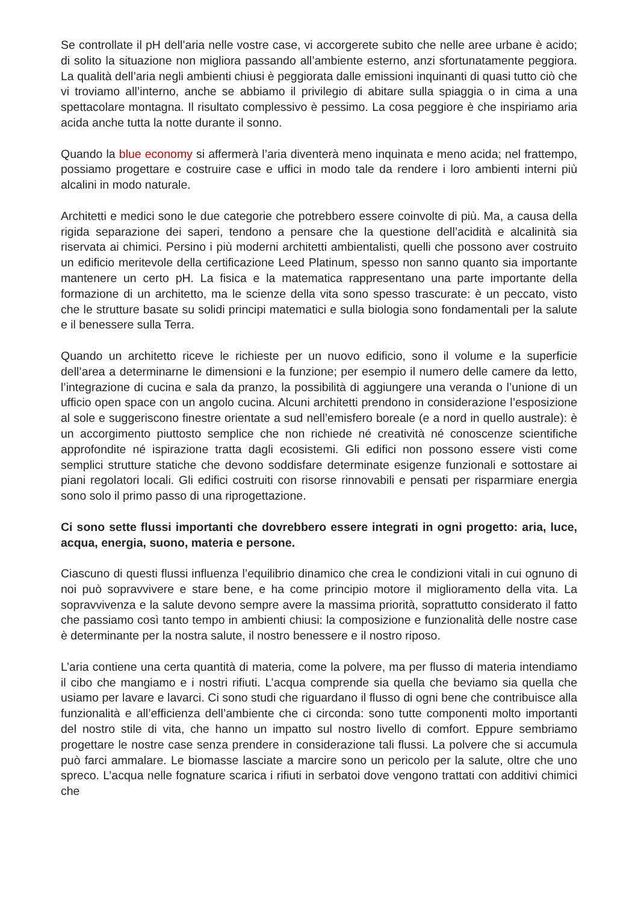Se controllate il pH dell’aria nelle vostre case, vi accorgerete subito che nelle aree urbane è acido; di solito la situazione non migliora passando all’ambiente esterno, anzi sfortunatamente peggiora. La qualità dell’aria negli ambienti chiusi è peggiorata dalle emissioni inquinanti di quasi tutto ciò che vi troviamo all’interno, anche se abbiamo il privilegio di abitare sulla spiaggia o in cima a una spettacolare montagna. Il risultato complessivo è pessimo. La cosa peggiore è che inspiriamo aria acida anche tutta la notte durante il sonno.
Quando la blue economy si affermerà l’aria diventerà meno inquinata e meno acida; nel frattempo, possiamo progettare e costruire case e uffici in modo tale da rendere i loro ambienti interni più alcalini in modo naturale.
Architetti e medici sono le due categorie che potrebbero essere coinvolte di più. Ma, a causa della rigida separazione dei saperi, tendono a pensare che la questione dell’acidità e alcalinità sia riservata ai chimici. Persino i più moderni architetti ambientalisti, quelli che possono aver costruito un edificio meritevole della certificazione Leed Platinum, spesso non sanno quanto sia importante mantenere un certo pH. La fisica e la matematica rappresentano una parte importante della formazione di un architetto, ma le scienze della vita sono spesso trascurate: è un peccato, visto che le strutture basate su solidi principi matematici e sulla biologia sono fondamentali per la salute e il benessere sulla Terra.
Quando un architetto riceve le richieste per un nuovo edificio, sono il volume e la superficie dell’area a determinarne le dimensioni e la funzione; per esempio il numero delle camere da letto, l’integrazione di cucina e sala da pranzo, la possibilità di aggiungere una veranda o l’unione di un ufficio open space con un angolo cucina. Alcuni architetti prendono in considerazione l’esposizione al sole e suggeriscono finestre orientate a sud nell’emisfero boreale (e a nord in quello australe): è un accorgimento piuttosto semplice che non richiede né creatività né conoscenze scientifiche approfondite né ispirazione tratta dagli ecosistemi. Gli edifici non possono essere visti come semplici strutture statiche che devono soddisfare determinate esigenze funzionali e sottostare ai piani regolatori locali. Gli edifici costruiti con risorse rinnovabili e pensati per risparmiare energia sono solo il primo passo di una riprogettazione.
Ci sono sette flussi importanti che dovrebbero essere integrati in ogni progetto: aria, luce, acqua, energia, suono, materia e persone.
Ciascuno di questi flussi influenza l’equilibrio dinamico che crea le condizioni vitali in cui ognuno di noi può sopravvivere e stare bene, e ha come principio motore il miglioramento della vita. La sopravvivenza e la salute devono sempre avere la massima priorità, soprattutto considerato il fatto che passiamo così tanto tempo in ambienti chiusi: la composizione e funzionalità delle nostre case è determinante per la nostra salute, il nostro benessere e il nostro riposo.
L’aria contiene una certa quantità di materia, come la polvere, ma per flusso di materia intendiamo il cibo che mangiamo e i nostri rifiuti. L’acqua comprende sia quella che beviamo sia quella che usiamo per lavare e lavarci. Ci sono studi che riguardano il flusso di ogni bene che contribuisce alla funzionalità e all’efficienza dell’ambiente che ci circonda: sono tutte componenti molto importanti del nostro stile di vita, che hanno un impatto sul nostro livello di comfort. Eppure sembriamo progettare le nostre case senza prendere in considerazione tali flussi. La polvere che si accumula può farci ammalare. Le biomasse lasciate a marcire sono un pericolo per la salute, oltre che uno spreco. L’acqua nelle fognature scarica i rifiuti in serbatoi dove vengono trattati con additivi chimici che